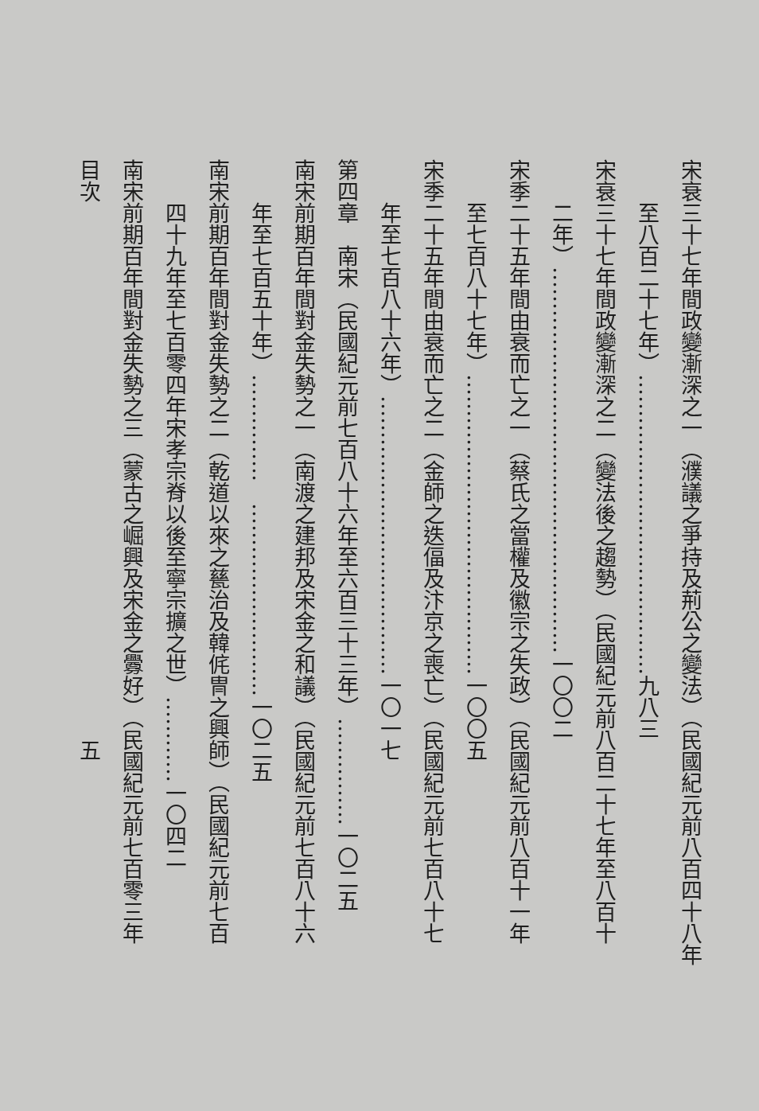宋衰三十七年間政變漸深之一（濮議之爭持及荊公之變法）（民國紀元前八百四十八年
至八百二十七年）……………………………………九八三
宋衰三十七年間政變漸深之二（變法後之趨勢）（民國紀元前八百二十七年至八百十
二年）………………………………………………一〇〇二
宋季二十五年間由衰而亡之一（蔡氏之當權及徽宗之失政）（民國紀元前八百十一年
至七百八十七年）……………………………………一〇〇五
宋季二十五年間由衰而亡之二（金師之迭偪及汴京之喪亡）（民國紀元前七百八十七
年至七百八十六年）…………………………………一〇一七
第四章　南宋（民國紀元前七百八十六年至六百三十三年）……………一〇二五
南宋前期百年間對金失勢之一（南渡之建邦及宋金之和議）（民國紀元前七百八十六
年至七百五十年）……………　………………………一〇二五
南宋前期百年間對金失勢之二（乾道以來之甆治及韓侂冑之興師）（民國紀元前七百
四十九年至七百零四年宋孝宗脊以後至寧宗擴之世）…………一〇四二
南宋前期百年間對金失勢之三（蒙古之崛興及宋金之釁好）（民國紀元前七百零三年
目次　　　　　　　　　　　　　　　　　　　　　　　　　五